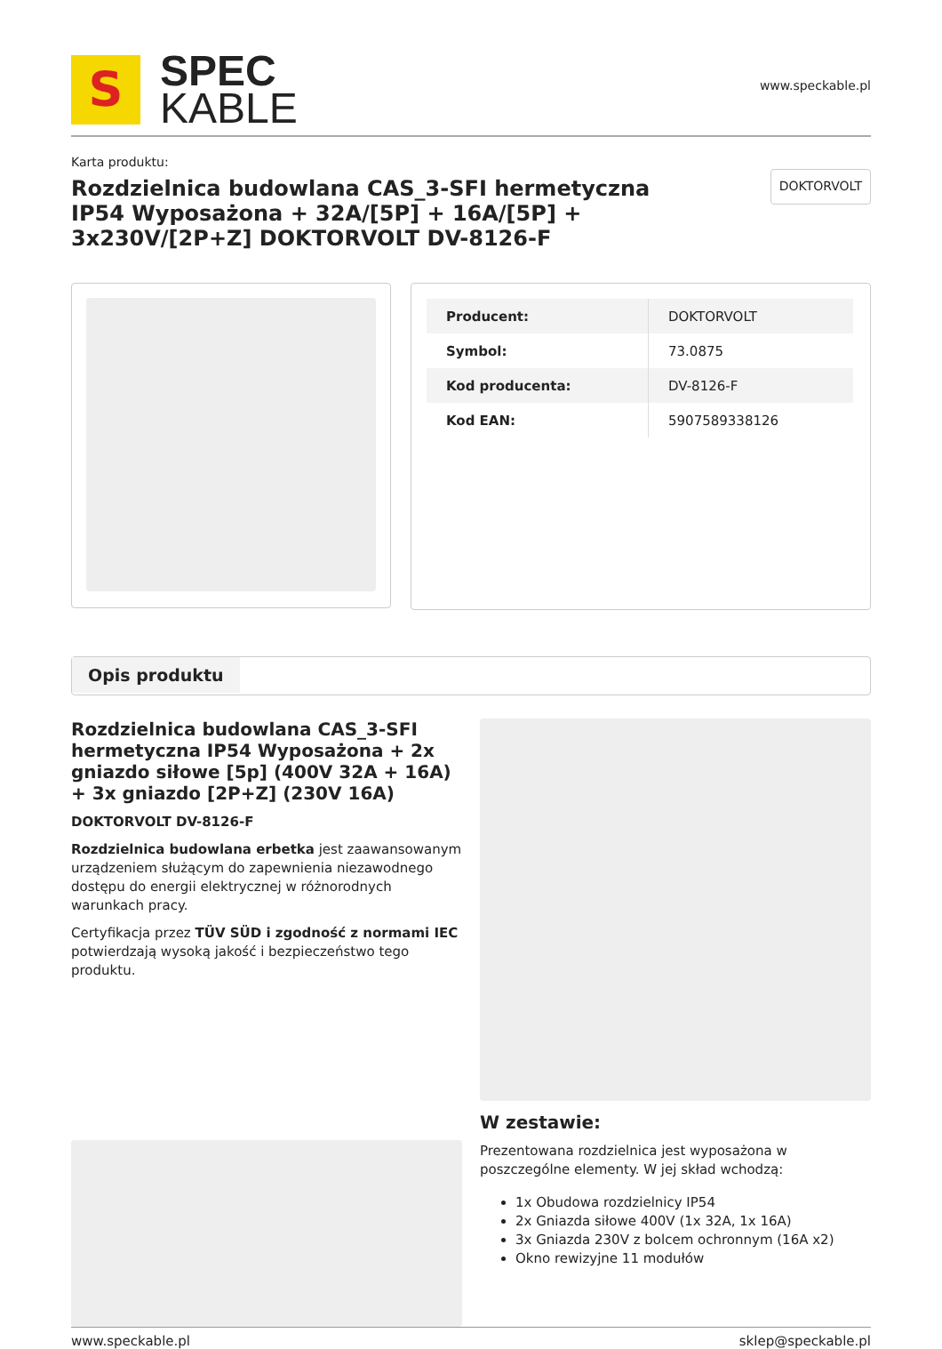S
SPEC
KABLE
www.speckable.pl
Karta produktu:
Rozdzielnica budowlana CAS_3-SFI hermetyczna IP54 Wyposażona + 32A/[5P] + 16A/[5P] + 3x230V/[2P+Z] DOKTORVOLT DV-8126-F
DOKTORVOLT
| Producent: | DOKTORVOLT |
| Symbol: | 73.0875 |
| Kod producenta: | DV-8126-F |
| Kod EAN: | 5907589338126 |
Opis produktu
Rozdzielnica budowlana CAS_3-SFI hermetyczna IP54 Wyposażona + 2x gniazdo siłowe [5p] (400V 32A + 16A) + 3x gniazdo [2P+Z] (230V 16A)
DOKTORVOLT DV-8126-F
Rozdzielnica budowlana erbetka jest zaawansowanym urządzeniem służącym do zapewnienia niezawodnego dostępu do energii elektrycznej w różnorodnych warunkach pracy.
Certyfikacja przez TÜV SÜD i zgodność z normami IEC potwierdzają wysoką jakość i bezpieczeństwo tego produktu.
W zestawie:
Prezentowana rozdzielnica jest wyposażona w poszczególne elementy. W jej skład wchodzą:
1x Obudowa rozdzielnicy IP54
2x Gniazda siłowe 400V (1x 32A, 1x 16A)
3x Gniazda 230V z bolcem ochronnym (16A x2)
Okno rewizyjne 11 modułów
www.speckable.pl sklep@speckable.pl